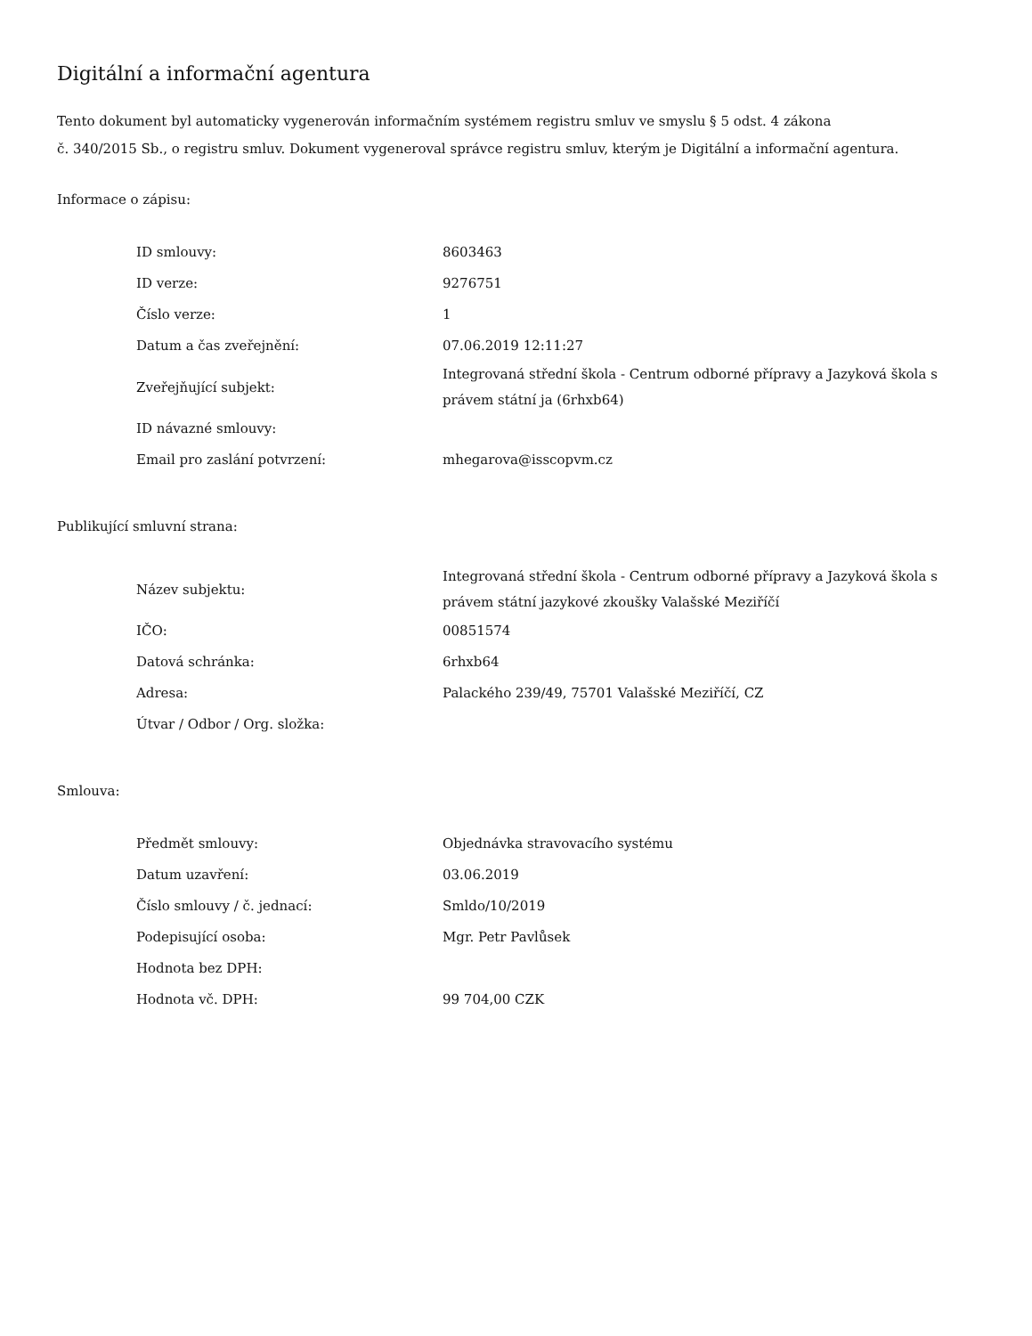Digitální a informační agentura
Tento dokument byl automaticky vygenerován informačním systémem registru smluv ve smyslu § 5 odst. 4 zákona
č. 340/2015 Sb., o registru smluv. Dokument vygeneroval správce registru smluv, kterým je Digitální a informační agentura.
Informace o zápisu:
| ID smlouvy: | 8603463 |
| ID verze: | 9276751 |
| Číslo verze: | 1 |
| Datum a čas zveřejnění: | 07.06.2019 12:11:27 |
| Zveřejňující subjekt: | Integrovaná střední škola - Centrum odborné přípravy a Jazyková škola s právem státní ja (6rhxb64) |
| ID návazné smlouvy: | |
| Email pro zaslání potvrzení: | mhegarova@isscopvm.cz |
Publikující smluvní strana:
| Název subjektu: | Integrovaná střední škola - Centrum odborné přípravy a Jazyková škola s právem státní jazykové zkoušky Valašské Meziříčí |
| IČO: | 00851574 |
| Datová schránka: | 6rhxb64 |
| Adresa: | Palackého 239/49, 75701 Valašské Meziříčí, CZ |
| Útvar / Odbor / Org. složka: | |
Smlouva:
| Předmět smlouvy: | Objednávka stravovacího systému |
| Datum uzavření: | 03.06.2019 |
| Číslo smlouvy / č. jednací: | Smldo/10/2019 |
| Podepisující osoba: | Mgr. Petr Pavlůsek |
| Hodnota bez DPH: | |
| Hodnota vč. DPH: | 99 704,00 CZK |